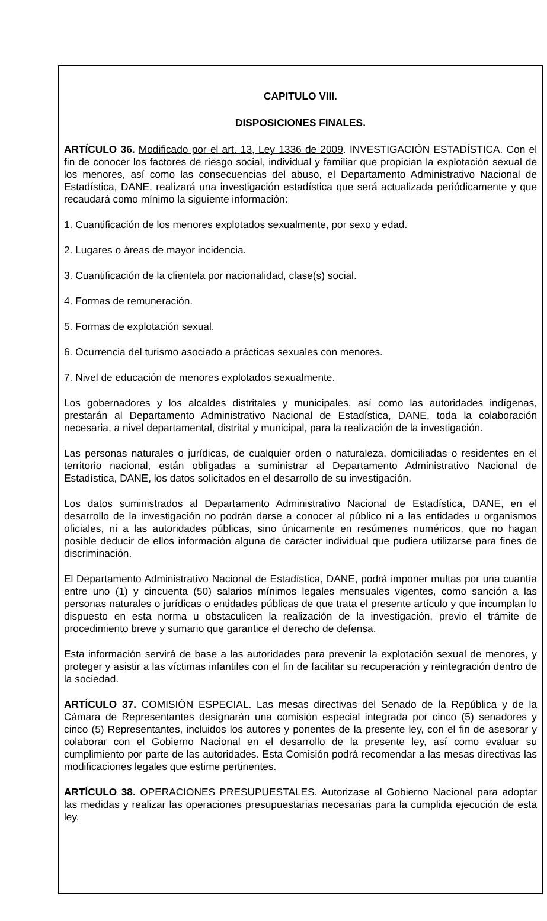CAPITULO VIII.
DISPOSICIONES FINALES.
ARTÍCULO 36. Modificado por el art. 13, Ley 1336 de 2009. INVESTIGACIÓN ESTADÍSTICA. Con el fin de conocer los factores de riesgo social, individual y familiar que propician la explotación sexual de los menores, así como las consecuencias del abuso, el Departamento Administrativo Nacional de Estadística, DANE, realizará una investigación estadística que será actualizada periódicamente y que recaudará como mínimo la siguiente información:
1. Cuantificación de los menores explotados sexualmente, por sexo y edad.
2. Lugares o áreas de mayor incidencia.
3. Cuantificación de la clientela por nacionalidad, clase(s) social.
4. Formas de remuneración.
5. Formas de explotación sexual.
6. Ocurrencia del turismo asociado a prácticas sexuales con menores.
7. Nivel de educación de menores explotados sexualmente.
Los gobernadores y los alcaldes distritales y municipales, así como las autoridades indígenas, prestarán al Departamento Administrativo Nacional de Estadística, DANE, toda la colaboración necesaria, a nivel departamental, distrital y municipal, para la realización de la investigación.
Las personas naturales o jurídicas, de cualquier orden o naturaleza, domiciliadas o residentes en el territorio nacional, están obligadas a suministrar al Departamento Administrativo Nacional de Estadística, DANE, los datos solicitados en el desarrollo de su investigación.
Los datos suministrados al Departamento Administrativo Nacional de Estadística, DANE, en el desarrollo de la investigación no podrán darse a conocer al público ni a las entidades u organismos oficiales, ni a las autoridades públicas, sino únicamente en resúmenes numéricos, que no hagan posible deducir de ellos información alguna de carácter individual que pudiera utilizarse para fines de discriminación.
El Departamento Administrativo Nacional de Estadística, DANE, podrá imponer multas por una cuantía entre uno (1) y cincuenta (50) salarios mínimos legales mensuales vigentes, como sanción a las personas naturales o jurídicas o entidades públicas de que trata el presente artículo y que incumplan lo dispuesto en esta norma u obstaculicen la realización de la investigación, previo el trámite de procedimiento breve y sumario que garantice el derecho de defensa.
Esta información servirá de base a las autoridades para prevenir la explotación sexual de menores, y proteger y asistir a las víctimas infantiles con el fin de facilitar su recuperación y reintegración dentro de la sociedad.
ARTÍCULO 37. COMISIÓN ESPECIAL. Las mesas directivas del Senado de la República y de la Cámara de Representantes designarán una comisión especial integrada por cinco (5) senadores y cinco (5) Representantes, incluidos los autores y ponentes de la presente ley, con el fin de asesorar y colaborar con el Gobierno Nacional en el desarrollo de la presente ley, así como evaluar su cumplimiento por parte de las autoridades. Esta Comisión podrá recomendar a las mesas directivas las modificaciones legales que estime pertinentes.
ARTÍCULO 38. OPERACIONES PRESUPUESTALES. Autorizase al Gobierno Nacional para adoptar las medidas y realizar las operaciones presupuestarias necesarias para la cumplida ejecución de esta ley.